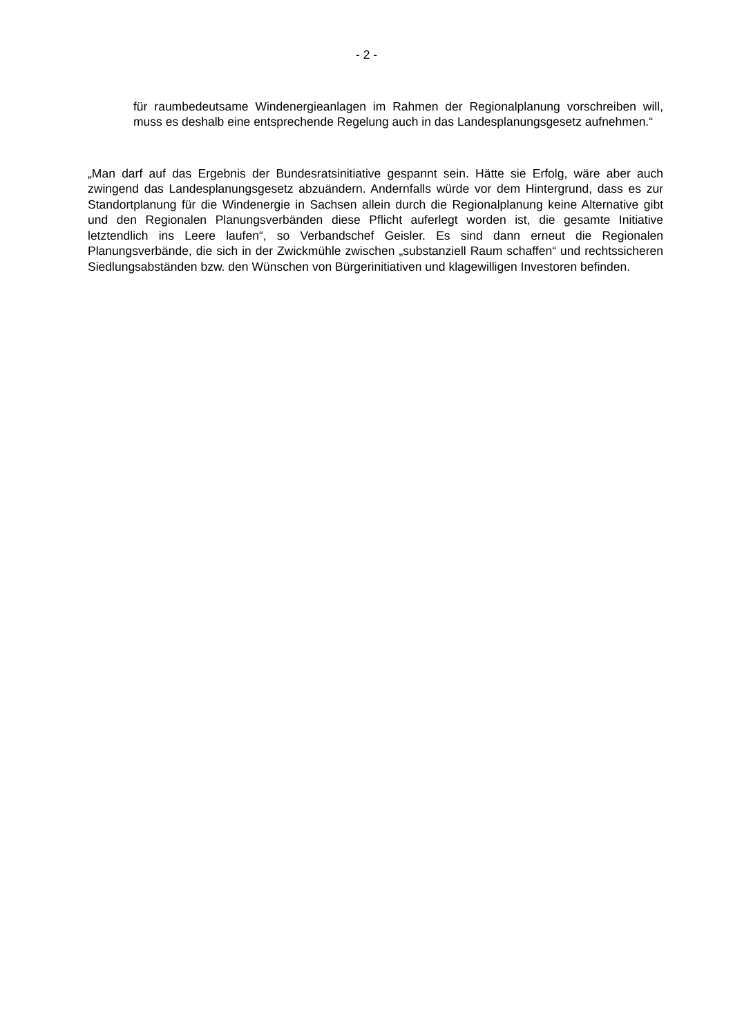- 2 -
für raumbedeutsame Windenergieanlagen im Rahmen der Regionalplanung vorschreiben will, muss es deshalb eine entsprechende Regelung auch in das Landesplanungsgesetz aufnehmen.“
„Man darf auf das Ergebnis der Bundesratsinitiative gespannt sein. Hätte sie Erfolg, wäre aber auch zwingend das Landesplanungsgesetz abzuändern. Andernfalls würde vor dem Hintergrund, dass es zur Standortplanung für die Windenergie in Sachsen allein durch die Regionalplanung keine Alternative gibt und den Regionalen Planungsverbänden diese Pflicht auferlegt worden ist, die gesamte Initiative letztendlich ins Leere laufen“, so Verbandschef Geisler. Es sind dann erneut die Regionalen Planungsverbände, die sich in der Zwickmühle zwischen „substanziell Raum schaffen“ und rechtssicheren Siedlungsabständen bzw. den Wünschen von Bürgerinitiativen und klagewilligen Investoren befinden.